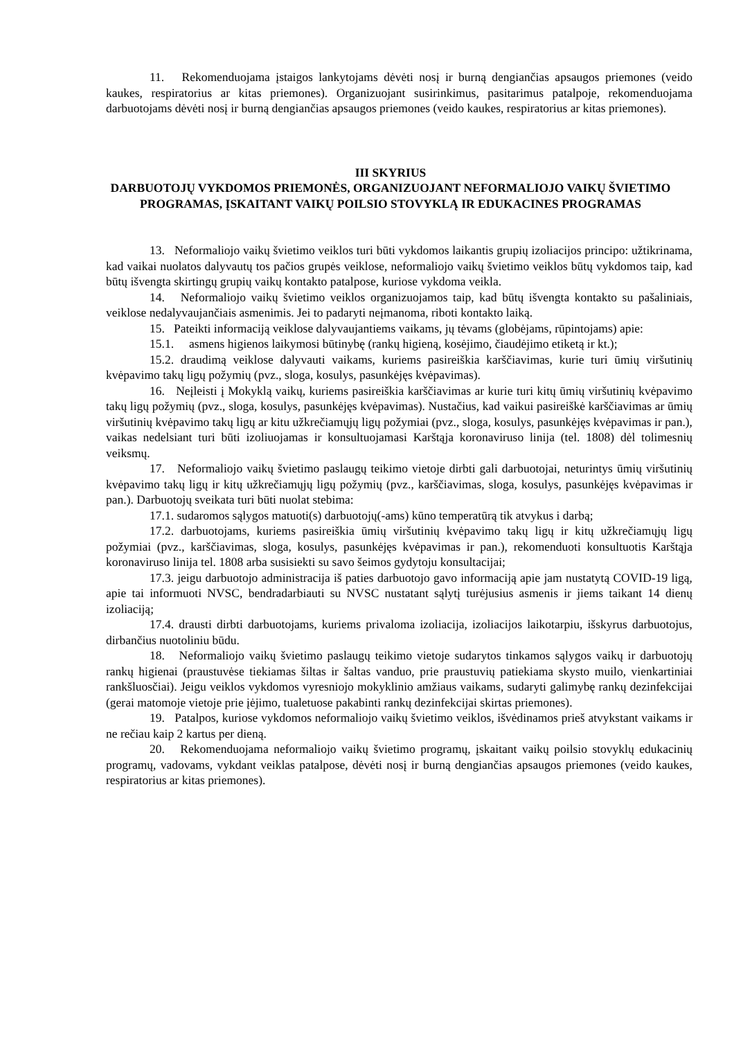11. Rekomenduojama įstaigos lankytojams dėvėti nosį ir burną dengiančias apsaugos priemones (veido kaukes, respiratorius ar kitas priemones). Organizuojant susirinkimus, pasitarimus patalpoje, rekomenduojama darbuotojams dėvėti nosį ir burną dengiančias apsaugos priemones (veido kaukes, respiratorius ar kitas priemones).
III SKYRIUS
DARBUOTOJŲ VYKDOMOS PRIEMONĖS, ORGANIZUOJANT NEFORMALIOJO VAIKŲ ŠVIETIMO PROGRAMAS, ĮSKAITANT VAIKŲ POILSIO STOVYKLĄ IR EDUKACINES PROGRAMAS
13. Neformaliojo vaikų švietimo veiklos turi būti vykdomos laikantis grupių izoliacijos principo: užtikrinama, kad vaikai nuolatos dalyvautų tos pačios grupės veiklose, neformaliojo vaikų švietimo veiklos būtų vykdomos taip, kad būtų išvengta skirtingų grupių vaikų kontakto patalpose, kuriose vykdoma veikla.
14. Neformaliojo vaikų švietimo veiklos organizuojamos taip, kad būtų išvengta kontakto su pašaliniais, veiklose nedalyvaujančiais asmenimis. Jei to padaryti neįmanoma, riboti kontakto laiką.
15. Pateikti informaciją veiklose dalyvaujantiems vaikams, jų tėvams (globėjams, rūpintojams) apie:
15.1. asmens higienos laikymosi būtinybę (rankų higieną, kosėjimo, čiaudėjimo etiketą ir kt.);
15.2. draudimą veiklose dalyvauti vaikams, kuriems pasireiškia karščiavimas, kurie turi ūmių viršutinių kvėpavimo takų ligų požymių (pvz., sloga, kosulys, pasunkėjęs kvėpavimas).
16. Neįleisti į Mokyklą vaikų, kuriems pasireiškia karščiavimas ar kurie turi kitų ūmių viršutinių kvėpavimo takų ligų požymių (pvz., sloga, kosulys, pasunkėjęs kvėpavimas). Nustačius, kad vaikui pasireiškė karščiavimas ar ūmių viršutinių kvėpavimo takų ligų ar kitu užkrečiamųjų ligų požymiai (pvz., sloga, kosulys, pasunkėjęs kvėpavimas ir pan.), vaikas nedelsiant turi būti izoliuojamas ir konsultuojamasi Karštąja koronaviruso linija (tel. 1808) dėl tolimesnių veiksmų.
17. Neformaliojo vaikų švietimo paslaugų teikimo vietoje dirbti gali darbuotojai, neturintys ūmių viršutinių kvėpavimo takų ligų ir kitų užkrečiamųjų ligų požymių (pvz., karščiavimas, sloga, kosulys, pasunkėjęs kvėpavimas ir pan.). Darbuotojų sveikata turi būti nuolat stebima:
17.1. sudaromos sąlygos matuoti(s) darbuotojų(-ams) kūno temperatūrą tik atvykus i darbą;
17.2. darbuotojams, kuriems pasireiškia ūmių viršutinių kvėpavimo takų ligų ir kitų užkrečiamųjų ligų požymiai (pvz., karščiavimas, sloga, kosulys, pasunkėjęs kvėpavimas ir pan.), rekomenduoti konsultuotis Karštąja koronaviruso linija tel. 1808 arba susisiekti su savo šeimos gydytoju konsultacijai;
17.3. jeigu darbuotojo administracija iš paties darbuotojo gavo informaciją apie jam nustatytą COVID-19 ligą, apie tai informuoti NVSC, bendradarbiauti su NVSC nustatant sąlytį turėjusius asmenis ir jiems taikant 14 dienų izoliaciją;
17.4. drausti dirbti darbuotojams, kuriems privaloma izoliacija, izoliacijos laikotarpiu, išskyrus darbuotojus, dirbančius nuotoliniu būdu.
18. Neformaliojo vaikų švietimo paslaugų teikimo vietoje sudarytos tinkamos sąlygos vaikų ir darbuotojų rankų higienai (praustuvėse tiekiamas šiltas ir šaltas vanduo, prie praustuvių patiekiama skysto muilo, vienkartiniai rankšluosčiai). Jeigu veiklos vykdomos vyresniojo mokyklinio amžiaus vaikams, sudaryti galimybę rankų dezinfekcijai (gerai matomoje vietoje prie įėjimo, tualetuose pakabinti rankų dezinfekcijai skirtas priemones).
19. Patalpos, kuriose vykdomos neformaliojo vaikų švietimo veiklos, išvėdinamos prieš atvykstant vaikams ir ne rečiau kaip 2 kartus per dieną.
20. Rekomenduojama neformaliojo vaikų švietimo programų, įskaitant vaikų poilsio stovyklų edukacinių programų, vadovams, vykdant veiklas patalpose, dėvėti nosį ir burną dengiančias apsaugos priemones (veido kaukes, respiratorius ar kitas priemones).